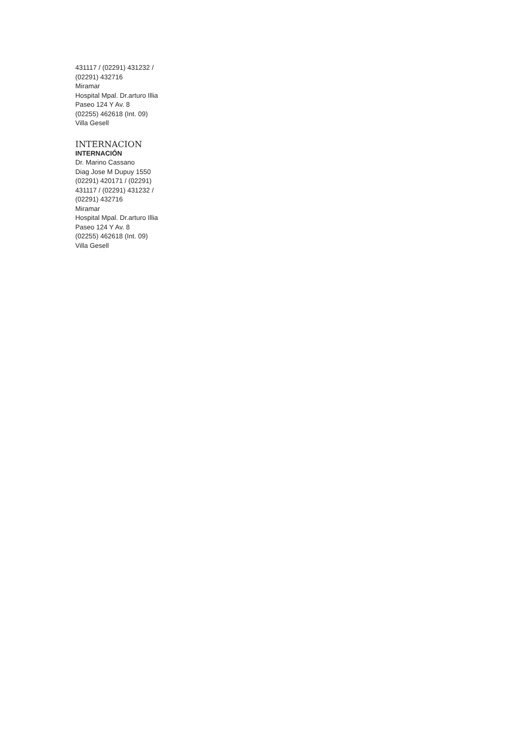431117 / (02291) 431232 /
(02291) 432716
Miramar
Hospital Mpal. Dr.arturo Illia
Paseo 124 Y Av. 8
(02255) 462618 (Int. 09)
Villa Gesell
INTERNACION
INTERNACIÓN
Dr. Marino Cassano
Diag Jose M Dupuy 1550
(02291) 420171 / (02291)
431117 / (02291) 431232 /
(02291) 432716
Miramar
Hospital Mpal. Dr.arturo Illia
Paseo 124 Y Av. 8
(02255) 462618 (Int. 09)
Villa Gesell